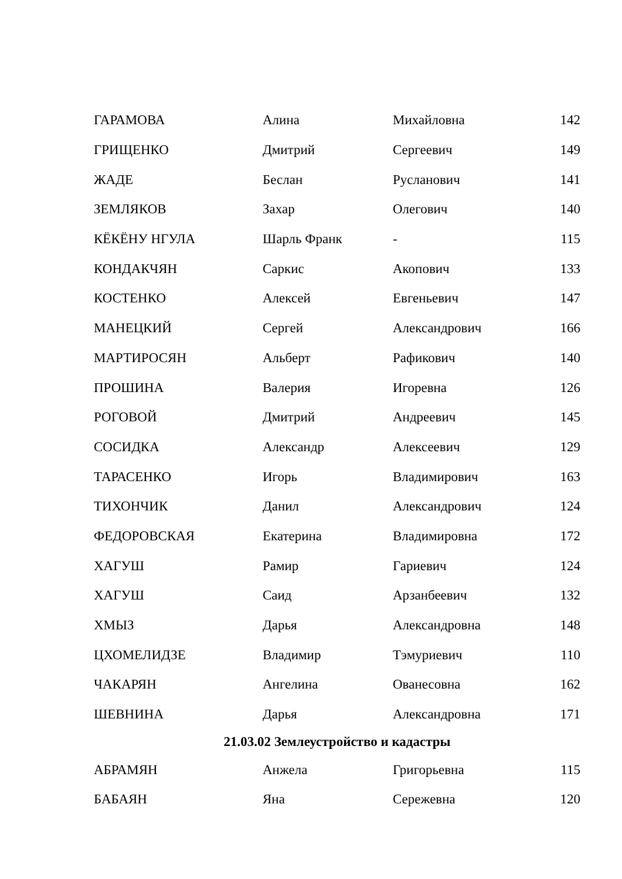| ГАРАМОВА | Алина | Михайловна | 142 |
| ГРИЩЕНКО | Дмитрий | Сергеевич | 149 |
| ЖАДЕ | Беслан | Русланович | 141 |
| ЗЕМЛЯКОВ | Захар | Олегович | 140 |
| КЁКЁНУ НГУЛА | Шарль Франк | - | 115 |
| КОНДАКЧЯН | Саркис | Акопович | 133 |
| КОСТЕНКО | Алексей | Евгеньевич | 147 |
| МАНЕЦКИЙ | Сергей | Александрович | 166 |
| МАРТИРОСЯН | Альберт | Рафикович | 140 |
| ПРОШИНА | Валерия | Игоревна | 126 |
| РОГОВОЙ | Дмитрий | Андреевич | 145 |
| СОСИДКА | Александр | Алексеевич | 129 |
| ТАРАСЕНКО | Игорь | Владимирович | 163 |
| ТИХОНЧИК | Данил | Александрович | 124 |
| ФЕДОРОВСКАЯ | Екатерина | Владимировна | 172 |
| ХАГУШ | Рамир | Гариевич | 124 |
| ХАГУШ | Саид | Арзанбеевич | 132 |
| ХМЫЗ | Дарья | Александровна | 148 |
| ЦХОМЕЛИДЗЕ | Владимир | Тэмуриевич | 110 |
| ЧАКАРЯН | Ангелина | Ованесовна | 162 |
| ШЕВНИНА | Дарья | Александровна | 171 |
| 21.03.02 Землеустройство и кадастры | | | |
| АБРАМЯН | Анжела | Григорьевна | 115 |
| БАБАЯН | Яна | Сережевна | 120 |